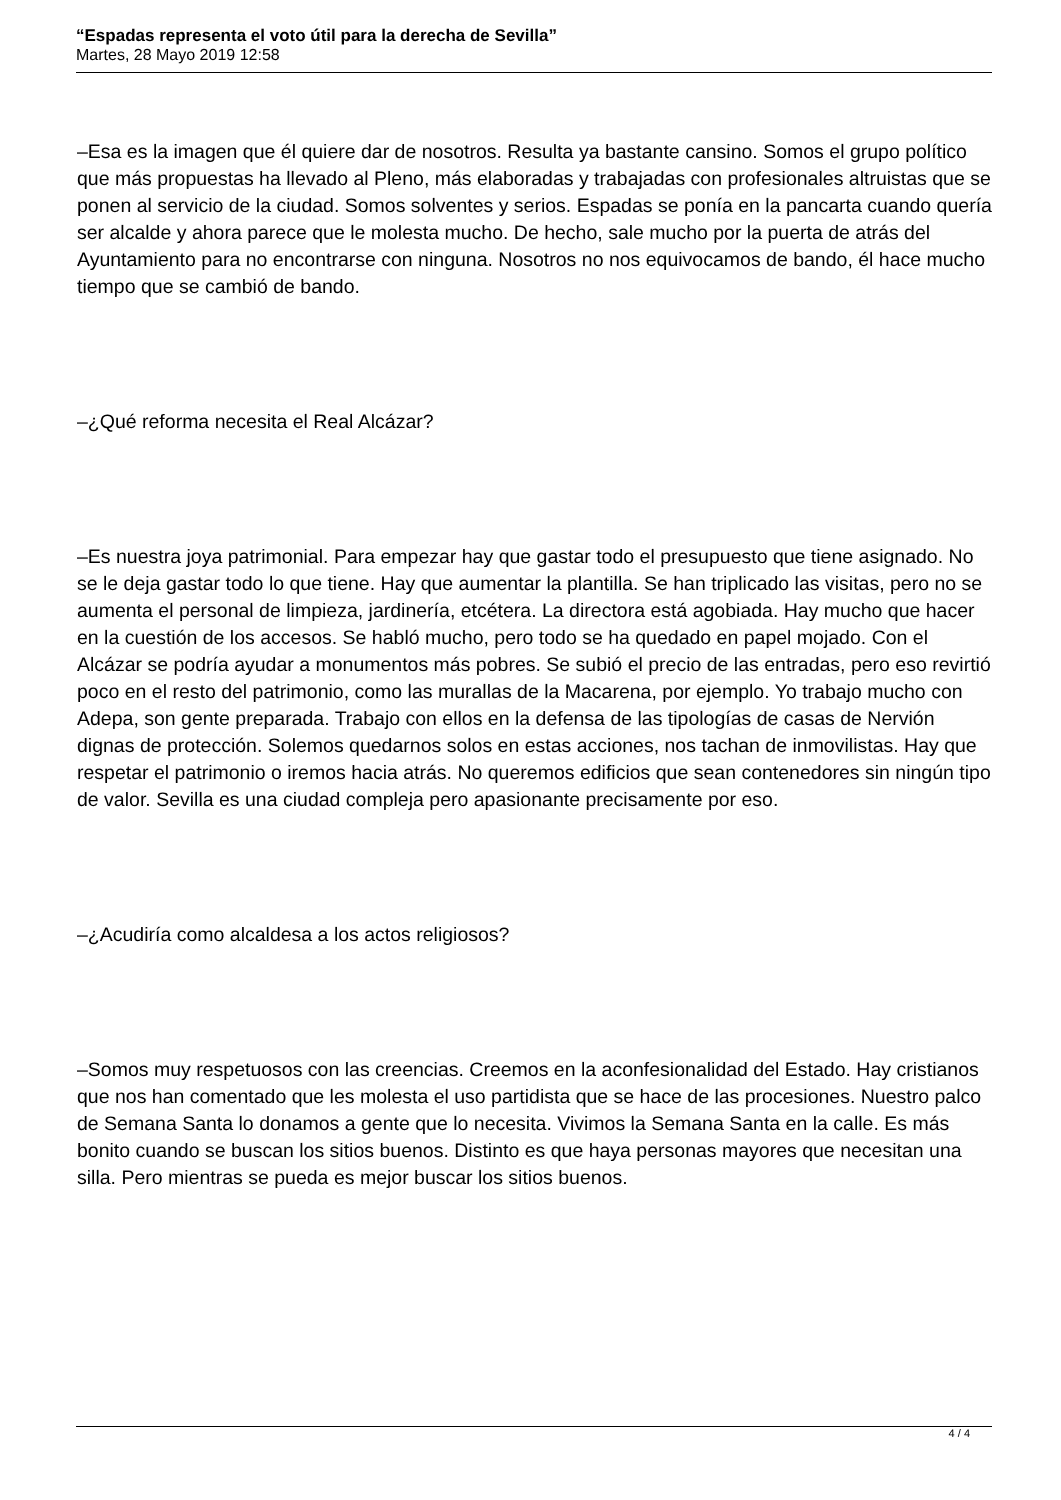“Espadas representa el voto útil para la derecha de Sevilla”
Martes, 28 Mayo 2019 12:58
–Esa es la imagen que él quiere dar de nosotros. Resulta ya bastante cansino. Somos el grupo político que más propuestas ha llevado al Pleno, más elaboradas y trabajadas con profesionales altruistas que se ponen al servicio de la ciudad. Somos solventes y serios. Espadas se ponía en la pancarta cuando quería ser alcalde y ahora parece que le molesta mucho. De hecho, sale mucho por la puerta de atrás del Ayuntamiento para no encontrarse con ninguna. Nosotros no nos equivocamos de bando, él hace mucho tiempo que se cambió de bando.
–¿Qué reforma necesita el Real Alcázar?
–Es nuestra joya patrimonial. Para empezar hay que gastar todo el presupuesto que tiene asignado. No se le deja gastar todo lo que tiene. Hay que aumentar la plantilla. Se han triplicado las visitas, pero no se aumenta el personal de limpieza, jardinería, etcétera. La directora está agobiada. Hay mucho que hacer en la cuestión de los accesos. Se habló mucho, pero todo se ha quedado en papel mojado. Con el Alcázar se podría ayudar a monumentos más pobres. Se subió el precio de las entradas, pero eso revirtió poco en el resto del patrimonio, como las murallas de la Macarena, por ejemplo. Yo trabajo mucho con Adepa, son gente preparada. Trabajo con ellos en la defensa de las tipologías de casas de Nervión dignas de protección. Solemos quedarnos solos en estas acciones, nos tachan de inmovilistas. Hay que respetar el patrimonio o iremos hacia atrás. No queremos edificios que sean contenedores sin ningún tipo de valor. Sevilla es una ciudad compleja pero apasionante precisamente por eso.
–¿Acudiría como alcaldesa a los actos religiosos?
–Somos muy respetuosos con las creencias. Creemos en la aconfesionalidad del Estado. Hay cristianos que nos han comentado que les molesta el uso partidista que se hace de las procesiones. Nuestro palco de Semana Santa lo donamos a gente que lo necesita. Vivimos la Semana Santa en la calle. Es más bonito cuando se buscan los sitios buenos. Distinto es que haya personas mayores que necesitan una silla. Pero mientras se pueda es mejor buscar los sitios buenos.
4 / 4